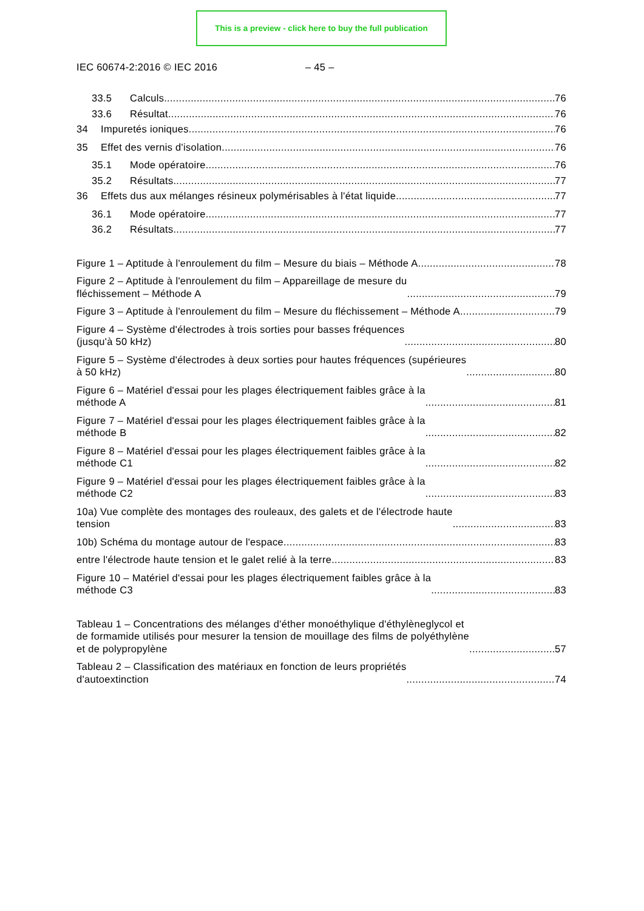This is a preview - click here to buy the full publication
IEC 60674-2:2016 © IEC 2016 – 45 –
33.5 Calculs 76
33.6 Résultat 76
34 Impuretés ioniques 76
35 Effet des vernis d'isolation 76
35.1 Mode opératoire 76
35.2 Résultats 77
36 Effets dus aux mélanges résineux polymérisables à l'état liquide 77
36.1 Mode opératoire 77
36.2 Résultats 77
Figure 1 – Aptitude à l'enroulement du film – Mesure du biais – Méthode A 78
Figure 2 – Aptitude à l'enroulement du film – Appareillage de mesure du
fléchissement – Méthode A 79
Figure 3 – Aptitude à l'enroulement du film – Mesure du fléchissement – Méthode A 79
Figure 4 – Système d'électrodes à trois sorties pour basses fréquences
(jusqu'à 50 kHz) 80
Figure 5 – Système d'électrodes à deux sorties pour hautes fréquences (supérieures
à 50 kHz) 80
Figure 6 – Matériel d'essai pour les plages électriquement faibles grâce à la
méthode A 81
Figure 7 – Matériel d'essai pour les plages électriquement faibles grâce à la
méthode B 82
Figure 8 – Matériel d'essai pour les plages électriquement faibles grâce à la
méthode C1 82
Figure 9 – Matériel d'essai pour les plages électriquement faibles grâce à la
méthode C2 83
10a) Vue complète des montages des rouleaux, des galets et de l'électrode haute
tension 83
10b) Schéma du montage autour de l'espace 83
entre l'électrode haute tension et le galet relié à la terre 83
Figure 10 – Matériel d'essai pour les plages électriquement faibles grâce à la
méthode C3 83
Tableau 1 – Concentrations des mélanges d'éther monoéthylique d'éthylèneglycol et
de formamide utilisés pour mesurer la tension de mouillage des films de polyéthylène
et de polypropylène 57
Tableau 2 – Classification des matériaux en fonction de leurs propriétés
d'autoextinction 74